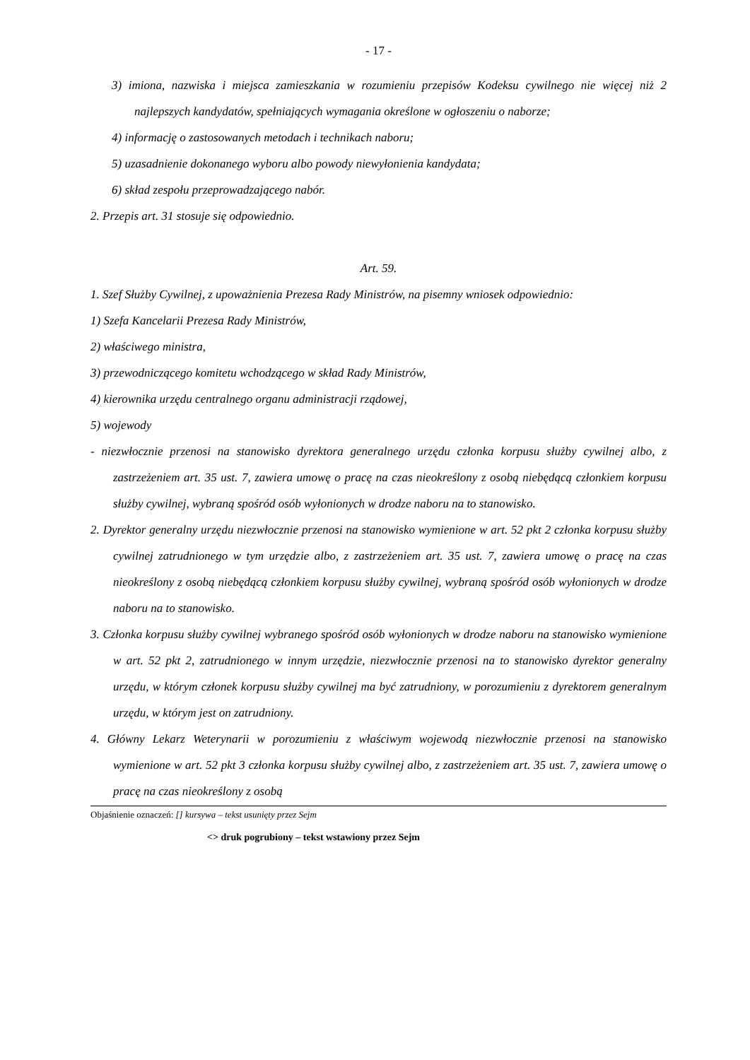- 17 -
3) imiona, nazwiska i miejsca zamieszkania w rozumieniu przepisów Kodeksu cywilnego nie więcej niż 2 najlepszych kandydatów, spełniających wymagania określone w ogłoszeniu o naborze;
4) informację o zastosowanych metodach i technikach naboru;
5) uzasadnienie dokonanego wyboru albo powody niewyłonienia kandydata;
6) skład zespołu przeprowadzającego nabór.
2. Przepis art. 31 stosuje się odpowiednio.
Art. 59.
1. Szef Służby Cywilnej, z upoważnienia Prezesa Rady Ministrów, na pisemny wniosek odpowiednio:
1) Szefa Kancelarii Prezesa Rady Ministrów,
2) właściwego ministra,
3) przewodniczącego komitetu wchodzącego w skład Rady Ministrów,
4) kierownika urzędu centralnego organu administracji rządowej,
5) wojewody
- niezwłocznie przenosi na stanowisko dyrektora generalnego urzędu członka korpusu służby cywilnej albo, z zastrzeżeniem art. 35 ust. 7, zawiera umowę o pracę na czas nieokreślony z osobą niebędącą członkiem korpusu służby cywilnej, wybraną spośród osób wyłonionych w drodze naboru na to stanowisko.
2. Dyrektor generalny urzędu niezwłocznie przenosi na stanowisko wymienione w art. 52 pkt 2 członka korpusu służby cywilnej zatrudnionego w tym urzędzie albo, z zastrzeżeniem art. 35 ust. 7, zawiera umowę o pracę na czas nieokreślony z osobą niebędącą członkiem korpusu służby cywilnej, wybraną spośród osób wyłonionych w drodze naboru na to stanowisko.
3. Członka korpusu służby cywilnej wybranego spośród osób wyłonionych w drodze naboru na stanowisko wymienione w art. 52 pkt 2, zatrudnionego w innym urzędzie, niezwłocznie przenosi na to stanowisko dyrektor generalny urzędu, w którym członek korpusu służby cywilnej ma być zatrudniony, w porozumieniu z dyrektorem generalnym urzędu, w którym jest on zatrudniony.
4. Główny Lekarz Weterynarii w porozumieniu z właściwym wojewodą niezwłocznie przenosi na stanowisko wymienione w art. 52 pkt 3 członka korpusu służby cywilnej albo, z zastrzeżeniem art. 35 ust. 7, zawiera umowę o pracę na czas nieokreślony z osobą
Objaśnienie oznaczeń: [] kursywa – tekst usunięty przez Sejm
<> druk pogrubiony – tekst wstawiony przez Sejm